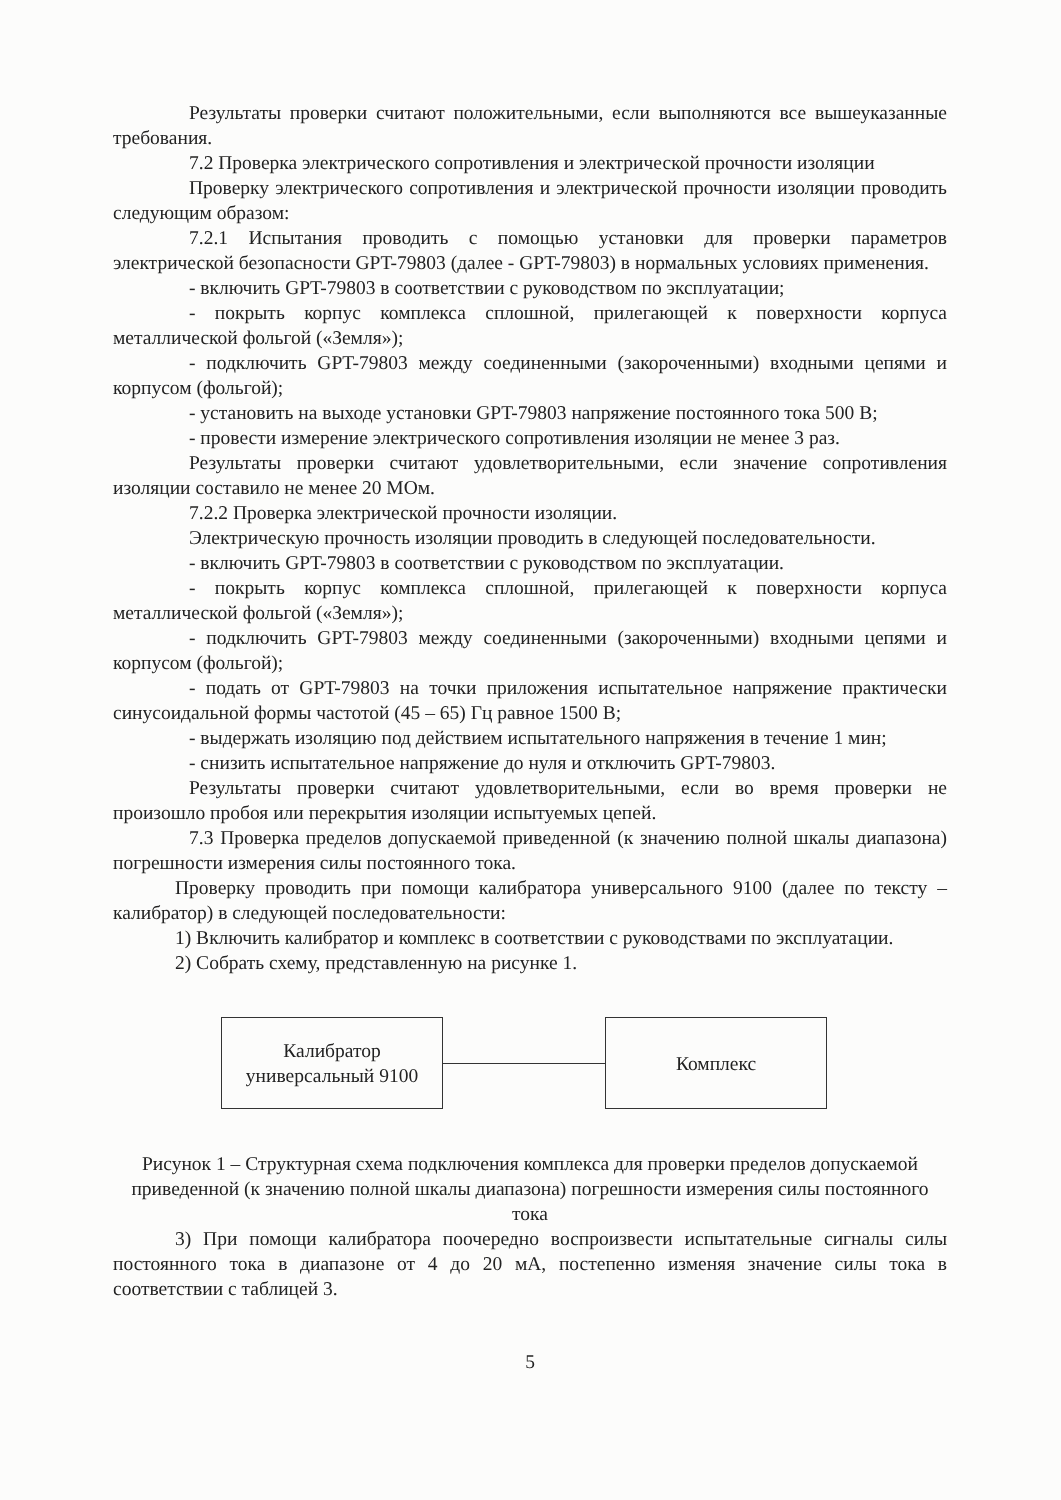Результаты проверки считают положительными, если выполняются все вышеуказанные требования.
7.2 Проверка электрического сопротивления и электрической прочности изоляции
Проверку электрического сопротивления и электрической прочности изоляции проводить следующим образом:
7.2.1 Испытания проводить с помощью установки для проверки параметров электрической безопасности GPT-79803 (далее - GPT-79803) в нормальных условиях применения.
- включить GPT-79803 в соответствии с руководством по эксплуатации;
- покрыть корпус комплекса сплошной, прилегающей к поверхности корпуса металлической фольгой («Земля»);
- подключить GPT-79803 между соединенными (закороченными) входными цепями и корпусом (фольгой);
- установить на выходе установки GPT-79803 напряжение постоянного тока 500 В;
- провести измерение электрического сопротивления изоляции не менее 3 раз.
Результаты проверки считают удовлетворительными, если значение сопротивления изоляции составило не менее 20 МОм.
7.2.2 Проверка электрической прочности изоляции.
Электрическую прочность изоляции проводить в следующей последовательности.
- включить GPT-79803 в соответствии с руководством по эксплуатации.
- покрыть корпус комплекса сплошной, прилегающей к поверхности корпуса металлической фольгой («Земля»);
- подключить GPT-79803 между соединенными (закороченными) входными цепями и корпусом (фольгой);
- подать от GPT-79803 на точки приложения испытательное напряжение практически синусоидальной формы частотой (45 – 65) Гц равное 1500 В;
- выдержать изоляцию под действием испытательного напряжения в течение 1 мин;
- снизить испытательное напряжение до нуля и отключить GPT-79803.
Результаты проверки считают удовлетворительными, если во время проверки не произошло пробоя или перекрытия изоляции испытуемых цепей.
7.3 Проверка пределов допускаемой приведенной (к значению полной шкалы диапазона) погрешности измерения силы постоянного тока.
Проверку проводить при помощи калибратора универсального 9100 (далее по тексту – калибратор) в следующей последовательности:
1) Включить калибратор и комплекс в соответствии с руководствами по эксплуатации.
2) Собрать схему, представленную на рисунке 1.
Калибратор
универсальный 9100
Комплекс
Рисунок 1 – Структурная схема подключения комплекса для проверки пределов допускаемой приведенной (к значению полной шкалы диапазона) погрешности измерения силы постоянного тока
3) При помощи калибратора поочередно воспроизвести испытательные сигналы силы постоянного тока в диапазоне от 4 до 20 мА, постепенно изменяя значение силы тока в соответствии с таблицей 3.
5